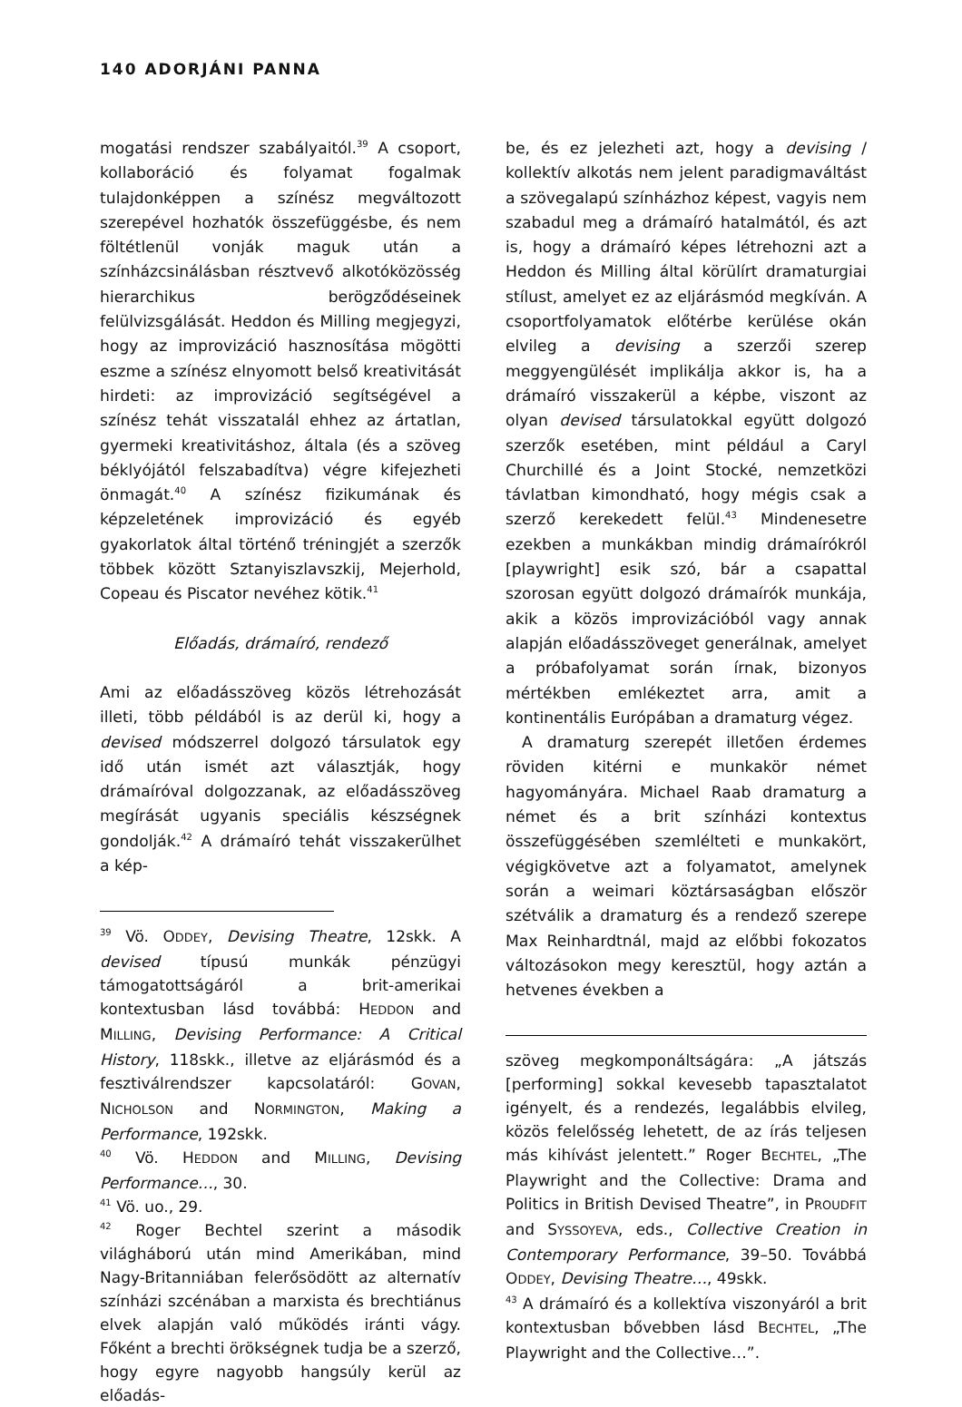140 ADORJÁNI PANNA
mogatási rendszer szabályaitól.<sup>39</sup> A csoport, kollaboráció és folyamat fogalmak tulajdonképpen a színész megváltozott szerepével hozhatók összefüggésbe, és nem föltétlenül vonják maguk után a színházcsinálásban résztvevő alkotóközösség hierarchikus berögződéseinek felülvizsgálását. Heddon és Milling megjegyzi, hogy az improvizáció hasznosítása mögötti eszme a színész elnyomott belső kreativitását hirdeti: az improvizáció segítségével a színész tehát visszatalál ehhez az ártatlan, gyermeki kreativitáshoz, általa (és a szöveg béklyójától felszabadítva) végre kifejezheti önmagát.<sup>40</sup> A színész fizikumának és képzeletének improvizáció és egyéb gyakorlatok által történő tréningjét a szerzők többek között Sztanyiszlavszkij, Mejerhold, Copeau és Piscator nevéhez kötik.<sup>41</sup>
Előadás, drámaíró, rendező
Ami az előadásszöveg közös létrehozását illeti, több példából is az derül ki, hogy a devised módszerrel dolgozó társulatok egy idő után ismét azt választják, hogy drámaíróval dolgozzanak, az előadásszöveg megírását ugyanis speciális készségnek gondolják.<sup>42</sup> A drámaíró tehát visszakerülhet a kép-
<sup>39</sup> Vö. ODDEY, Devising Theatre, 12skk. A devised típusú munkák pénzügyi támogatottságáról a brit-amerikai kontextusban lásd továbbá: HEDDON and MILLING, Devising Performance: A Critical History, 118skk., illetve az eljárásmód és a fesztiválrendszer kapcsolatáról: GOVAN, NICHOLSON and NORMINGTON, Making a Performance, 192skk.
<sup>40</sup> Vö. HEDDON and MILLING, Devising Performance…, 30.
<sup>41</sup> Vö. uo., 29.
<sup>42</sup> Roger Bechtel szerint a második világháború után mind Amerikában, mind Nagy-Britanniában felerősödött az alternatív színházi szcénában a marxista és brechtiánus elvek alapján való működés iránti vágy. Főként a brechti örökségnek tudja be a szerző, hogy egyre nagyobb hangsúly kerül az előadás-
be, és ez jelezheti azt, hogy a devising / kollektív alkotás nem jelent paradigmaváltást a szövegalapú színházhoz képest, vagyis nem szabadul meg a drámaíró hatalmától, és azt is, hogy a drámaíró képes létrehozni azt a Heddon és Milling által körülírt dramaturgiai stílust, amelyet ez az eljárásmód megkíván. A csoportfolyamatok előtérbe kerülése okán elvileg a devising a szerzői szerep meggyengülését implikálja akkor is, ha a drámaíró visszakerül a képbe, viszont az olyan devised társulatokkal együtt dolgozó szerzők esetében, mint például a Caryl Churchillé és a Joint Stocké, nemzetközi távlatban kimondható, hogy mégis csak a szerző kerekedett felül.<sup>43</sup> Mindenesetre ezekben a munkákban mindig drámaírókról [playwright] esik szó, bár a csapattal szorosan együtt dolgozó drámaírók munkája, akik a közös improvizációból vagy annak alapján előadásszöveget generálnak, amelyet a próbafolyamat során írnak, bizonyos mértékben emlékeztet arra, amit a kontinentális Európában a dramaturg végez.
A dramaturg szerepét illetően érdemes röviden kitérni e munkakör német hagyományára. Michael Raab dramaturg a német és a brit színházi kontextus összefüggésében szemlélteti e munkakört, végigkövetve azt a folyamatot, amelynek során a weimari köztársaságban először szétválik a dramaturg és a rendező szerepe Max Reinhardtnál, majd az előbbi fokozatos változásokon megy keresztül, hogy aztán a hetvenes években a
szöveg megkomponáltságára: „A játszás [performing] sokkal kevesebb tapasztalatot igényelt, és a rendezés, legalábbis elvileg, közös felelősség lehetett, de az írás teljesen más kihívást jelentett.” Roger BECHTEL, „The Playwright and the Collective: Drama and Politics in British Devised Theatre”, in PROUDFIT and SYSSOYEVA, eds., Collective Creation in Contemporary Performance, 39–50. Továbbá ODDEY, Devising Theatre…, 49skk.
<sup>43</sup> A drámaíró és a kollektíva viszonyáról a brit kontextusban bővebben lásd BECHTEL, „The Playwright and the Collective…”.